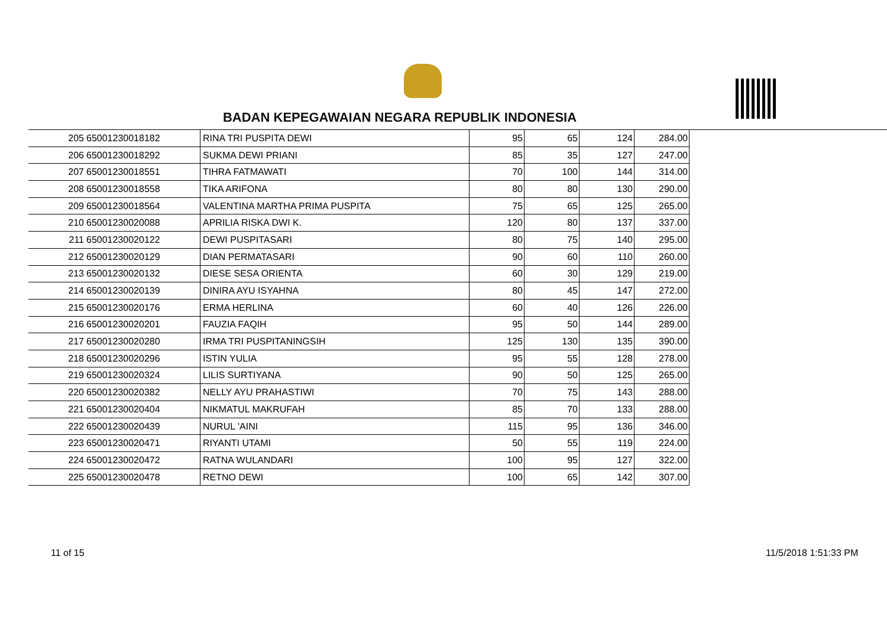BADAN KEPEGAWAIAN NEGARA REPUBLIK INDONESIA
| 205 | 65001230018182 | RINA TRI PUSPITA DEWI | 95 | 65 | 124 | 284.00 |
| 206 | 65001230018292 | SUKMA DEWI PRIANI | 85 | 35 | 127 | 247.00 |
| 207 | 65001230018551 | TIHRA FATMAWATI | 70 | 100 | 144 | 314.00 |
| 208 | 65001230018558 | TIKA ARIFONA | 80 | 80 | 130 | 290.00 |
| 209 | 65001230018564 | VALENTINA MARTHA PRIMA PUSPITA | 75 | 65 | 125 | 265.00 |
| 210 | 65001230020088 | APRILIA RISKA DWI K. | 120 | 80 | 137 | 337.00 |
| 211 | 65001230020122 | DEWI PUSPITASARI | 80 | 75 | 140 | 295.00 |
| 212 | 65001230020129 | DIAN PERMATASARI | 90 | 60 | 110 | 260.00 |
| 213 | 65001230020132 | DIESE SESA ORIENTA | 60 | 30 | 129 | 219.00 |
| 214 | 65001230020139 | DINIRA AYU ISYAHNA | 80 | 45 | 147 | 272.00 |
| 215 | 65001230020176 | ERMA HERLINA | 60 | 40 | 126 | 226.00 |
| 216 | 65001230020201 | FAUZIA FAQIH | 95 | 50 | 144 | 289.00 |
| 217 | 65001230020280 | IRMA TRI PUSPITANINGSIH | 125 | 130 | 135 | 390.00 |
| 218 | 65001230020296 | ISTIN YULIA | 95 | 55 | 128 | 278.00 |
| 219 | 65001230020324 | LILIS SURTIYANA | 90 | 50 | 125 | 265.00 |
| 220 | 65001230020382 | NELLY AYU PRAHASTIWI | 70 | 75 | 143 | 288.00 |
| 221 | 65001230020404 | NIKMATUL MAKRUFAH | 85 | 70 | 133 | 288.00 |
| 222 | 65001230020439 | NURUL 'AINI | 115 | 95 | 136 | 346.00 |
| 223 | 65001230020471 | RIYANTI UTAMI | 50 | 55 | 119 | 224.00 |
| 224 | 65001230020472 | RATNA WULANDARI | 100 | 95 | 127 | 322.00 |
| 225 | 65001230020478 | RETNO DEWI | 100 | 65 | 142 | 307.00 |
11 of 15 11/5/2018 1:51:33 PM